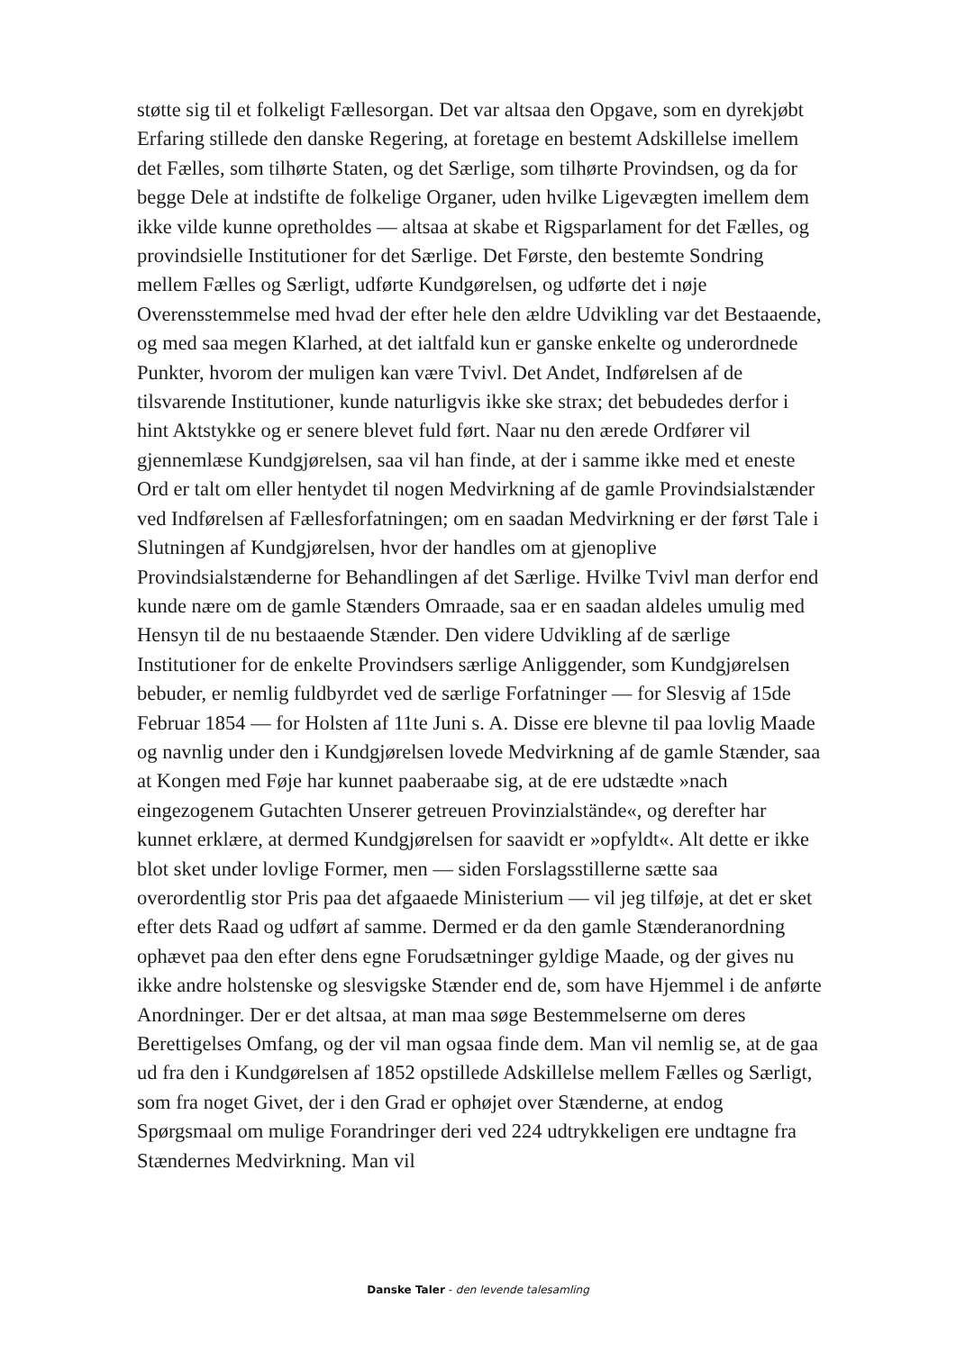støtte sig til et folkeligt Fællesorgan. Det var altsaa den Opgave, som en dyrekjøbt Erfaring stillede den danske Regering, at foretage en bestemt Adskillelse imellem det Fælles, som tilhørte Staten, og det Særlige, som tilhørte Provindsen, og da for begge Dele at indstifte de folkelige Organer, uden hvilke Ligevægten imellem dem ikke vilde kunne opretholdes — altsaa at skabe et Rigsparlament for det Fælles, og provindsielle Institutioner for det Særlige. Det Første, den bestemte Sondring mellem Fælles og Særligt, udførte Kundgørelsen, og udførte det i nøje Overensstemmelse med hvad der efter hele den ældre Udvikling var det Bestaaende, og med saa megen Klarhed, at det ialtfald kun er ganske enkelte og underordnede Punkter, hvorom der muligen kan være Tvivl. Det Andet, Indførelsen af de tilsvarende Institutioner, kunde naturligvis ikke ske strax; det bebudedes derfor i hint Aktstykke og er senere blevet fuld ført. Naar nu den ærede Ordfører vil gjennemlæse Kundgjørelsen, saa vil han finde, at der i samme ikke med et eneste Ord er talt om eller hentydet til nogen Medvirkning af de gamle Provindsialstænder ved Indførelsen af Fællesforfatningen; om en saadan Medvirkning er der først Tale i Slutningen af Kundgjørelsen, hvor der handles om at gjenoplive Provindsialstænderne for Behandlingen af det Særlige. Hvilke Tvivl man derfor end kunde nære om de gamle Stænders Omraade, saa er en saadan aldeles umulig med Hensyn til de nu bestaaende Stænder. Den videre Udvikling af de særlige Institutioner for de enkelte Provindsers særlige Anliggender, som Kundgjørelsen bebuder, er nemlig fuldbyrdet ved de særlige Forfatninger — for Slesvig af 15de Februar 1854 — for Holsten af 11te Juni s. A. Disse ere blevne til paa lovlig Maade og navnlig under den i Kundgjørelsen lovede Medvirkning af de gamle Stænder, saa at Kongen med Føje har kunnet paaberaabe sig, at de ere udstædte »nach eingezogenem Gutachten Unserer getreuen Provinzialstände«, og derefter har kunnet erklære, at dermed Kundgjørelsen for saavidt er »opfyldt«. Alt dette er ikke blot sket under lovlige Former, men — siden Forslagsstillerne sætte saa overordentlig stor Pris paa det afgaaede Ministerium — vil jeg tilføje, at det er sket efter dets Raad og udført af samme. Dermed er da den gamle Stænderanordning ophævet paa den efter dens egne Forudsætninger gyldige Maade, og der gives nu ikke andre holstenske og slesvigske Stænder end de, som have Hjemmel i de anførte Anordninger. Der er det altsaa, at man maa søge Bestemmelserne om deres Berettigelses Omfang, og der vil man ogsaa finde dem. Man vil nemlig se, at de gaa ud fra den i Kundgørelsen af 1852 opstillede Adskillelse mellem Fælles og Særligt, som fra noget Givet, der i den Grad er ophøjet over Stænderne, at endog Spørgsmaal om mulige Forandringer deri ved 224 udtrykkeligen ere undtagne fra Stændernes Medvirkning. Man vil
Danske Taler - den levende talesamling